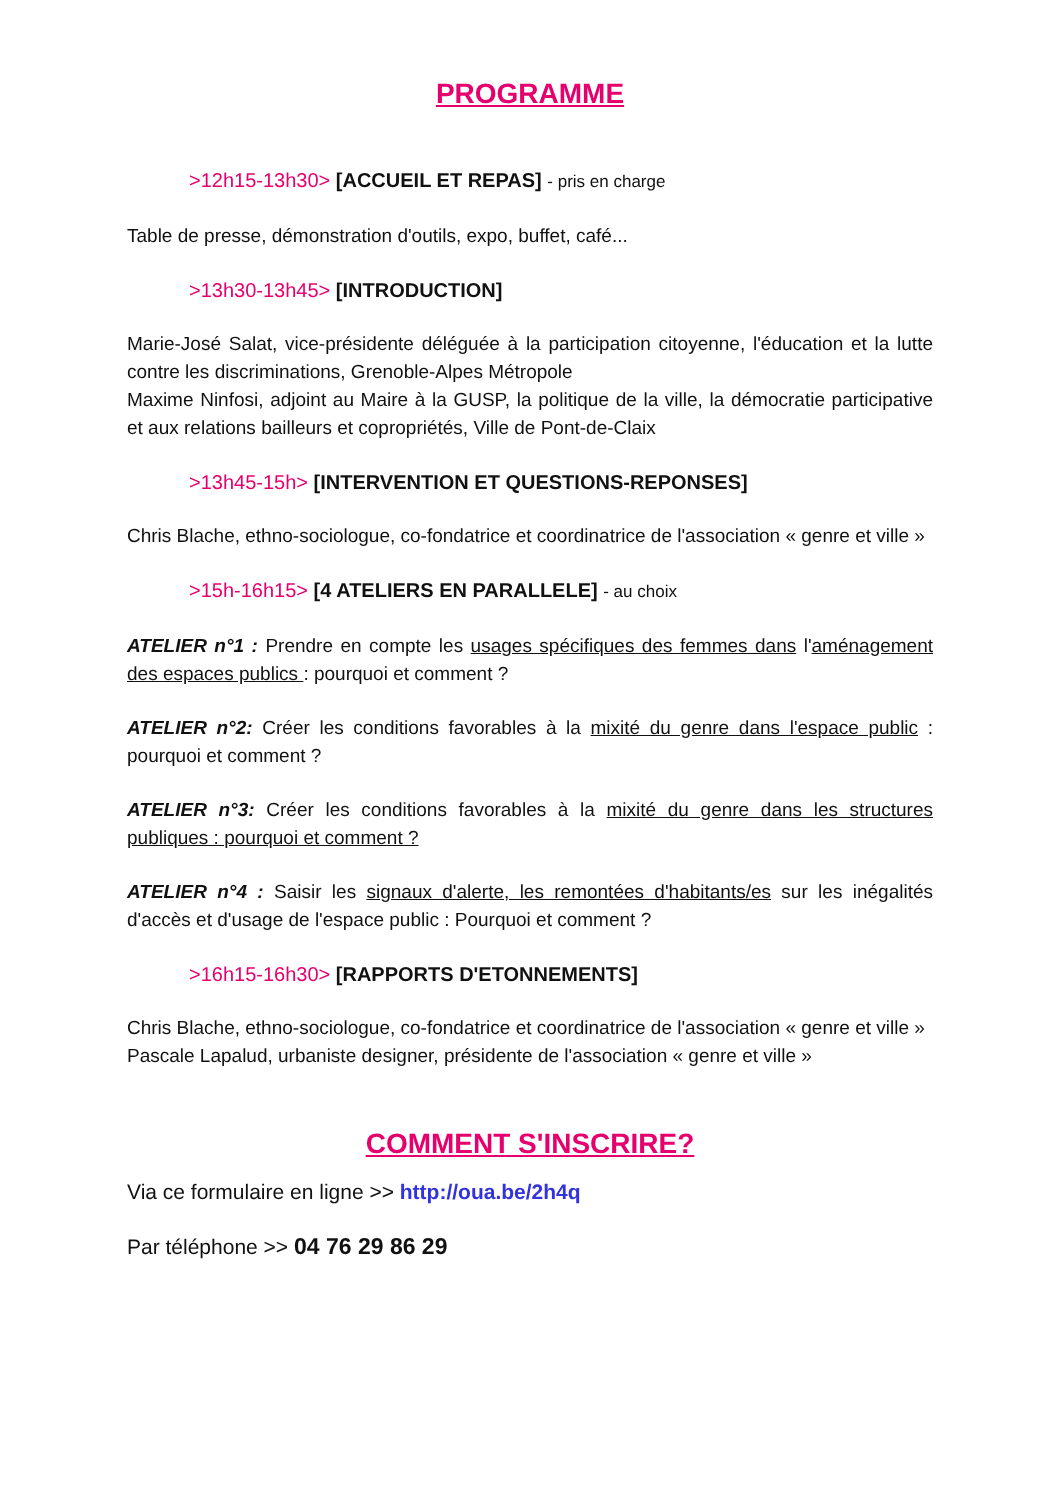PROGRAMME
>12h15-13h30> [ACCUEIL ET REPAS] - pris en charge
Table de presse, démonstration d'outils, expo, buffet, café...
>13h30-13h45> [INTRODUCTION]
Marie-José Salat, vice-présidente déléguée à la participation citoyenne, l'éducation et la lutte contre les discriminations, Grenoble-Alpes Métropole
Maxime Ninfosi, adjoint au Maire à la GUSP, la politique de la ville, la démocratie participative et aux relations bailleurs et copropriétés, Ville de Pont-de-Claix
>13h45-15h> [INTERVENTION ET QUESTIONS-REPONSES]
Chris Blache, ethno-sociologue, co-fondatrice et coordinatrice de l'association « genre et ville »
>15h-16h15> [4 ATELIERS EN PARALLELE] - au choix
ATELIER n°1 : Prendre en compte les usages spécifiques des femmes dans l'aménagement des espaces publics : pourquoi et comment ?
ATELIER n°2: Créer les conditions favorables à la mixité du genre dans l'espace public : pourquoi et comment ?
ATELIER n°3: Créer les conditions favorables à la mixité du genre dans les structures publiques : pourquoi et comment ?
ATELIER n°4 : Saisir les signaux d'alerte, les remontées d'habitants/es sur les inégalités d'accès et d'usage de l'espace public : Pourquoi et comment ?
>16h15-16h30> [RAPPORTS D'ETONNEMENTS]
Chris Blache, ethno-sociologue, co-fondatrice et coordinatrice de l'association « genre et ville »
Pascale Lapalud, urbaniste designer, présidente de l'association « genre et ville »
COMMENT S'INSCRIRE?
Via ce formulaire en ligne >> http://oua.be/2h4q
Par téléphone >> 04 76 29 86 29